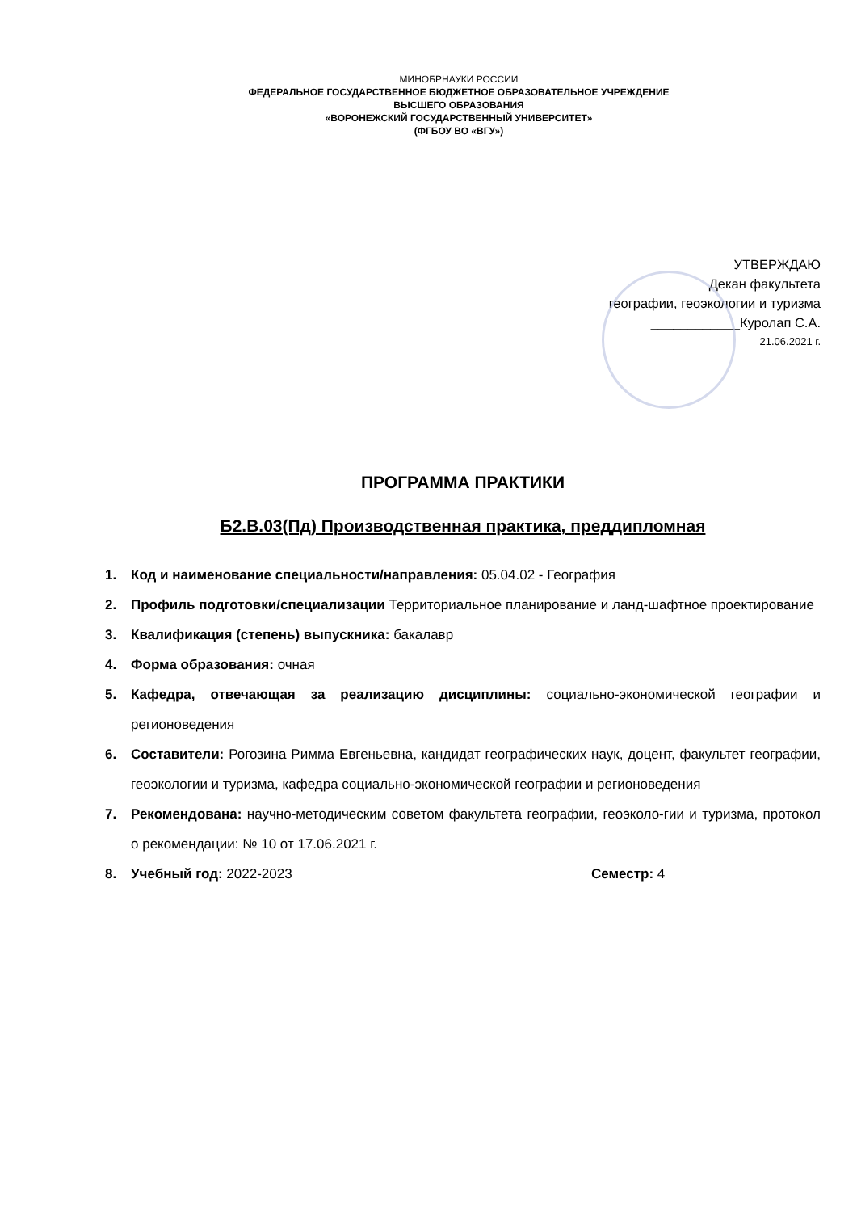МИНОБРНАУКИ РОССИИ
ФЕДЕРАЛЬНОЕ ГОСУДАРСТВЕННОЕ БЮДЖЕТНОЕ ОБРАЗОВАТЕЛЬНОЕ УЧРЕЖДЕНИЕ
ВЫСШЕГО ОБРАЗОВАНИЯ
«ВОРОНЕЖСКИЙ ГОСУДАРСТВЕННЫЙ УНИВЕРСИТЕТ»
(ФГБОУ ВО «ВГУ»)
УТВЕРЖДАЮ
Декан факультета
географии, геоэкологии и туризма
____________Куролап С.А.
21.06.2021 г.
ПРОГРАММА ПРАКТИКИ
Б2.В.03(Пд) Производственная практика, преддипломная
1. Код и наименование специальности/направления: 05.04.02 - География
2. Профиль подготовки/специализации Территориальное планирование и ланд-шафтное проектирование
3. Квалификация (степень) выпускника: бакалавр
4. Форма образования: очная
5. Кафедра, отвечающая за реализацию дисциплины: социально-экономической географии и регионоведения
6. Составители: Рогозина Римма Евгеньевна, кандидат географических наук, доцент, факультет географии, геоэкологии и туризма, кафедра социально-экономической географии и регионоведения
7. Рекомендована: научно-методическим советом факультета географии, геоэколо-гии и туризма, протокол о рекомендации: № 10 от 17.06.2021 г.
8. Учебный год: 2022-2023 Семестр: 4